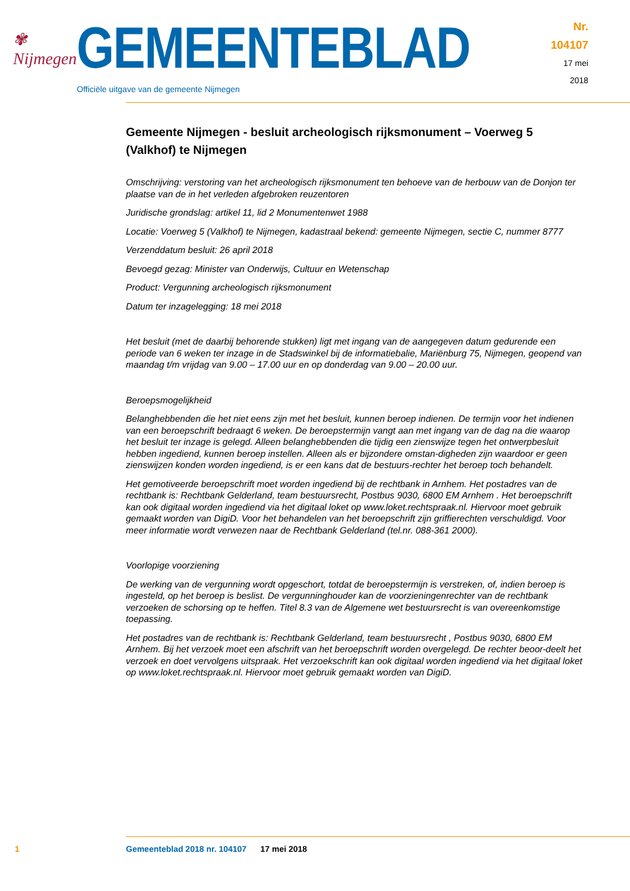✾ Nijmegen
GEMEENTEBLAD
Officiële uitgave van de gemeente Nijmegen
Nr. 104107
17 mei
2018
Gemeente Nijmegen - besluit archeologisch rijksmonument – Voerweg 5 (Valkhof) te Nijmegen
Omschrijving: verstoring van het archeologisch rijksmonument ten behoeve van de herbouw van de Donjon ter plaatse van de in het verleden afgebroken reuzentoren
Juridische grondslag: artikel 11, lid 2 Monumentenwet 1988
Locatie: Voerweg 5 (Valkhof) te Nijmegen, kadastraal bekend: gemeente Nijmegen, sectie C, nummer 8777
Verzenddatum besluit: 26 april 2018
Bevoegd gezag: Minister van Onderwijs, Cultuur en Wetenschap
Product: Vergunning archeologisch rijksmonument
Datum ter inzagelegging: 18 mei 2018
Het besluit (met de daarbij behorende stukken) ligt met ingang van de aangegeven datum gedurende een periode van 6 weken ter inzage in de Stadswinkel bij de informatiebalie, Mariënburg 75, Nijmegen, geopend van maandag t/m vrijdag van 9.00 – 17.00 uur en op donderdag van 9.00 – 20.00 uur.
Beroepsmogelijkheid
Belanghebbenden die het niet eens zijn met het besluit, kunnen beroep indienen. De termijn voor het indienen van een beroepschrift bedraagt 6 weken. De beroepstermijn vangt aan met ingang van de dag na die waarop het besluit ter inzage is gelegd. Alleen belanghebbenden die tijdig een zienswijze tegen het ontwerpbesluit hebben ingediend, kunnen beroep instellen. Alleen als er bijzondere omstan-digheden zijn waardoor er geen zienswijzen konden worden ingediend, is er een kans dat de bestuurs-rechter het beroep toch behandelt.
Het gemotiveerde beroepschrift moet worden ingediend bij de rechtbank in Arnhem. Het postadres van de rechtbank is: Rechtbank Gelderland, team bestuursrecht, Postbus 9030, 6800 EM Arnhem . Het beroepschrift kan ook digitaal worden ingediend via het digitaal loket op www.loket.rechtspraak.nl. Hiervoor moet gebruik gemaakt worden van DigiD. Voor het behandelen van het beroepschrift zijn griffierechten verschuldigd. Voor meer informatie wordt verwezen naar de Rechtbank Gelderland (tel.nr. 088-361 2000).
Voorlopige voorziening
De werking van de vergunning wordt opgeschort, totdat de beroepstermijn is verstreken, of, indien beroep is ingesteld, op het beroep is beslist. De vergunninghouder kan de voorzieningenrechter van de rechtbank verzoeken de schorsing op te heffen. Titel 8.3 van de Algemene wet bestuursrecht is van overeenkomstige toepassing.
Het postadres van de rechtbank is: Rechtbank Gelderland, team bestuursrecht , Postbus 9030, 6800 EM Arnhem. Bij het verzoek moet een afschrift van het beroepschrift worden overgelegd. De rechter beoor-deelt het verzoek en doet vervolgens uitspraak. Het verzoekschrift kan ook digitaal worden ingediend via het digitaal loket op www.loket.rechtspraak.nl. Hiervoor moet gebruik gemaakt worden van DigiD.
1 Gemeenteblad 2018 nr. 104107 17 mei 2018